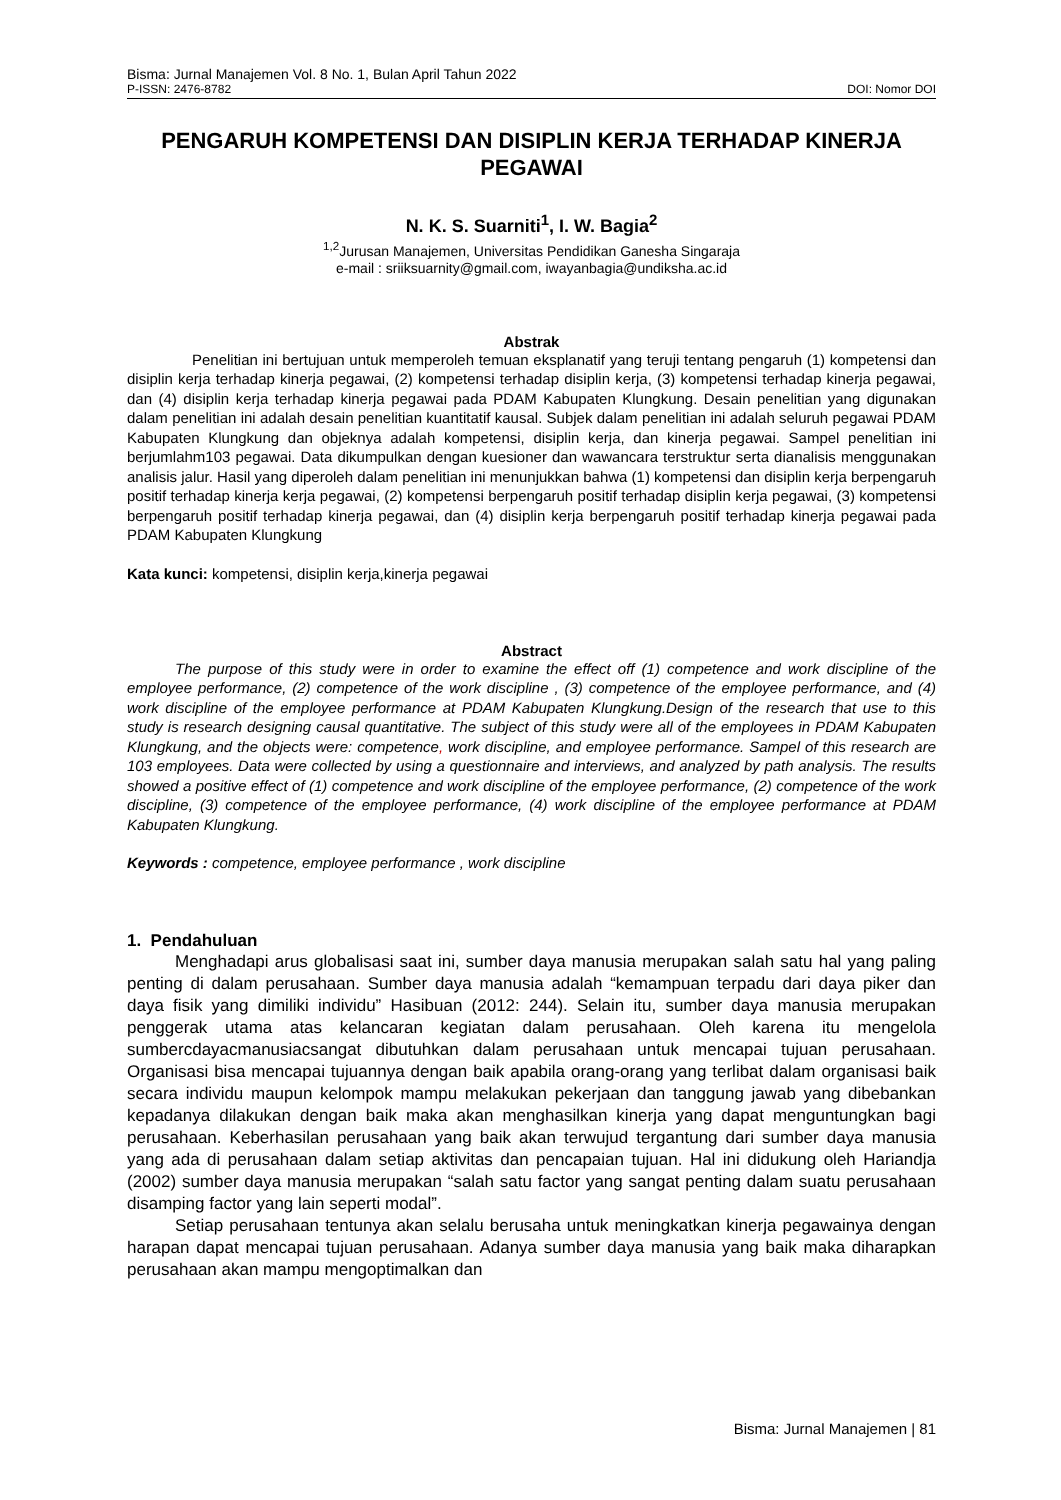Bisma: Jurnal Manajemen Vol. 8 No. 1, Bulan April Tahun 2022
P-ISSN: 2476-8782 DOI: Nomor DOI
PENGARUH KOMPETENSI DAN DISIPLIN KERJA TERHADAP KINERJA PEGAWAI
N. K. S. Suarniti<sup>1</sup>, I. W. Bagia<sup>2</sup>
<sup>1,2</sup>Jurusan Manajemen, Universitas Pendidikan Ganesha Singaraja
e-mail : sriiksuarnity@gmail.com, iwayanbagia@undiksha.ac.id
Abstrak
Penelitian ini bertujuan untuk memperoleh temuan eksplanatif yang teruji tentang pengaruh (1) kompetensi dan disiplin kerja terhadap kinerja pegawai, (2) kompetensi terhadap disiplin kerja, (3) kompetensi terhadap kinerja pegawai, dan (4) disiplin kerja terhadap kinerja pegawai pada PDAM Kabupaten Klungkung. Desain penelitian yang digunakan dalam penelitian ini adalah desain penelitian kuantitatif kausal. Subjek dalam penelitian ini adalah seluruh pegawai PDAM Kabupaten Klungkung dan objeknya adalah kompetensi, disiplin kerja, dan kinerja pegawai. Sampel penelitian ini berjumlahm103 pegawai. Data dikumpulkan dengan kuesioner dan wawancara terstruktur serta dianalisis menggunakan analisis jalur. Hasil yang diperoleh dalam penelitian ini menunjukkan bahwa (1) kompetensi dan disiplin kerja berpengaruh positif terhadap kinerja kerja pegawai, (2) kompetensi berpengaruh positif terhadap disiplin kerja pegawai, (3) kompetensi berpengaruh positif terhadap kinerja pegawai, dan (4) disiplin kerja berpengaruh positif terhadap kinerja pegawai pada PDAM Kabupaten Klungkung
Kata kunci: kompetensi, disiplin kerja,kinerja pegawai
Abstract
The purpose of this study were in order to examine the effect off (1) competence and work discipline of the employee performance, (2) competence of the work discipline , (3) competence of the employee performance, and (4) work discipline of the employee performance at PDAM Kabupaten Klungkung.Design of the research that use to this study is research designing causal quantitative. The subject of this study were all of the employees in PDAM Kabupaten Klungkung, and the objects were: competence, work discipline, and employee performance. Sampel of this research are 103 employees. Data were collected by using a questionnaire and interviews, and analyzed by path analysis. The results showed a positive effect of (1) competence and work discipline of the employee performance, (2) competence of the work discipline, (3) competence of the employee performance, (4) work discipline of the employee performance at PDAM Kabupaten Klungkung.
Keywords : competence, employee performance , work discipline
1. Pendahuluan
Menghadapi arus globalisasi saat ini, sumber daya manusia merupakan salah satu hal yang paling penting di dalam perusahaan. Sumber daya manusia adalah “kemampuan terpadu dari daya piker dan daya fisik yang dimiliki individu” Hasibuan (2012: 244). Selain itu, sumber daya manusia merupakan penggerak utama atas kelancaran kegiatan dalam perusahaan. Oleh karena itu mengelola sumbercdayacmanusiacsangat dibutuhkan dalam perusahaan untuk mencapai tujuan perusahaan. Organisasi bisa mencapai tujuannya dengan baik apabila orang-orang yang terlibat dalam organisasi baik secara individu maupun kelompok mampu melakukan pekerjaan dan tanggung jawab yang dibebankan kepadanya dilakukan dengan baik maka akan menghasilkan kinerja yang dapat menguntungkan bagi perusahaan. Keberhasilan perusahaan yang baik akan terwujud tergantung dari sumber daya manusia yang ada di perusahaan dalam setiap aktivitas dan pencapaian tujuan. Hal ini didukung oleh Hariandja (2002) sumber daya manusia merupakan “salah satu factor yang sangat penting dalam suatu perusahaan disamping factor yang lain seperti modal”.
Setiap perusahaan tentunya akan selalu berusaha untuk meningkatkan kinerja pegawainya dengan harapan dapat mencapai tujuan perusahaan. Adanya sumber daya manusia yang baik maka diharapkan perusahaan akan mampu mengoptimalkan dan
Bisma: Jurnal Manajemen | 81